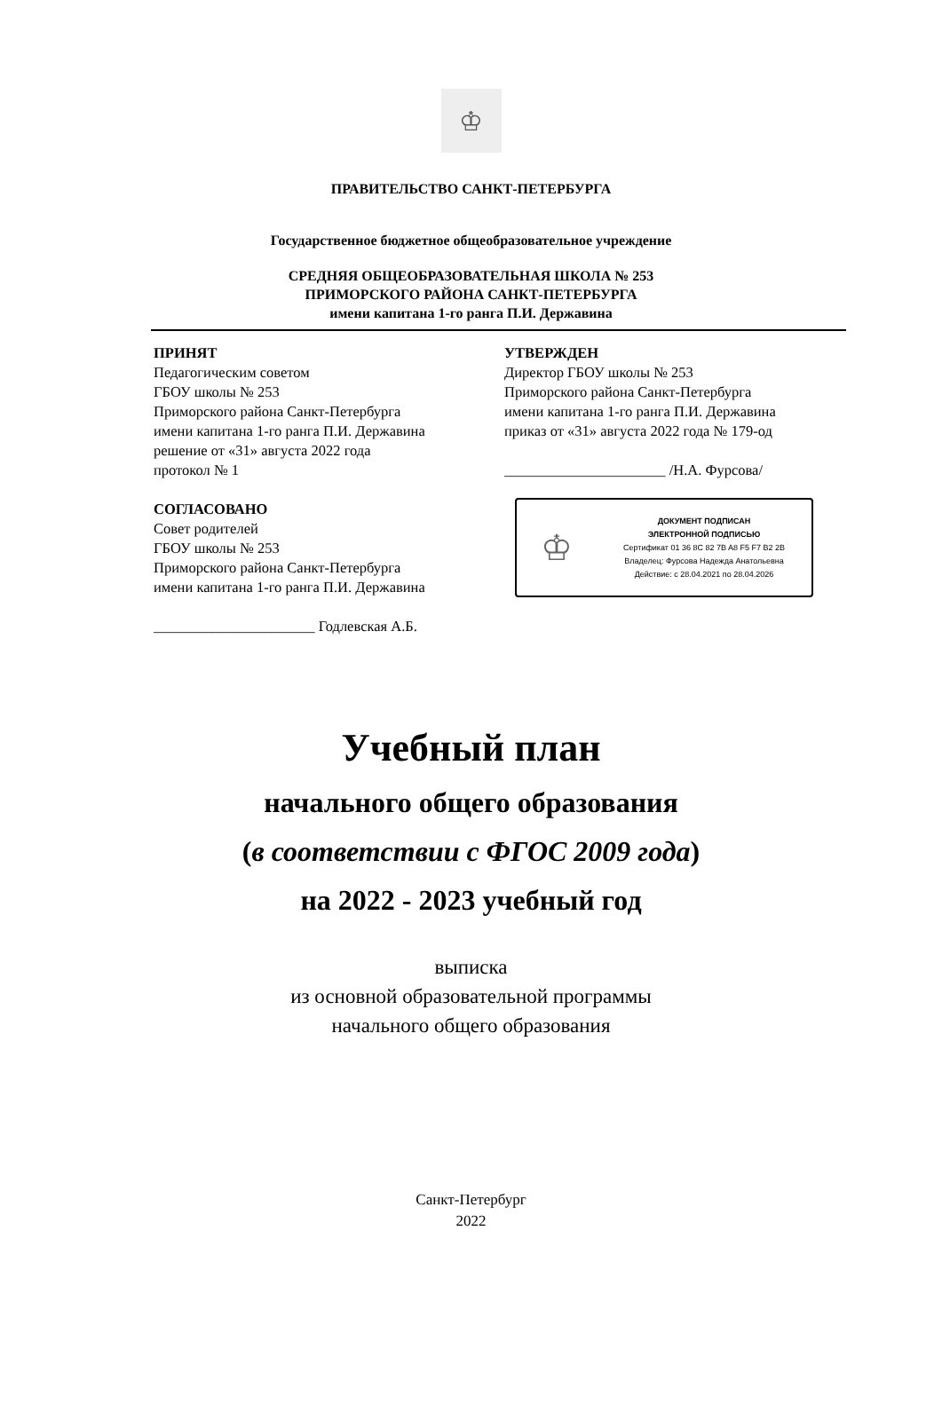♔
ПРАВИТЕЛЬСТВО САНКТ-ПЕТЕРБУРГА
Государственное бюджетное общеобразовательное учреждение
СРЕДНЯЯ ОБЩЕОБРАЗОВАТЕЛЬНАЯ ШКОЛА № 253
ПРИМОРСКОГО РАЙОНА САНКТ-ПЕТЕРБУРГА
имени капитана 1-го ранга П.И. Державина
ПРИНЯТ
Педагогическим советом
ГБОУ школы № 253
Приморского района Санкт-Петербурга
имени капитана 1-го ранга П.И. Державина
решение от «31» августа 2022 года
протокол № 1
СОГЛАСОВАНО
Совет родителей
ГБОУ школы № 253
Приморского района Санкт-Петербурга
имени капитана 1-го ранга П.И. Державина
______________________ Годлевская А.Б.
УТВЕРЖДЕН
Директор ГБОУ школы № 253
Приморского района Санкт-Петербурга
имени капитана 1-го ранга П.И. Державина
приказ от «31» августа 2022 года № 179-од
______________________ /Н.А. Фурсова/
♔
ДОКУМЕНТ ПОДПИСАН
ЭЛЕКТРОННОЙ ПОДПИСЬЮ
Сертификат 01 36 8C 82 7B A8 F5 F7 B2 2B
Владелец: Фурсова Надежда Анатольевна
Действие: с 28.04.2021 по 28.04.2026
Учебный план
начального общего образования
(в соответствии с ФГОС 2009 года)
на 2022 - 2023 учебный год
выписка
из основной образовательной программы
начального общего образования
Санкт-Петербург
2022